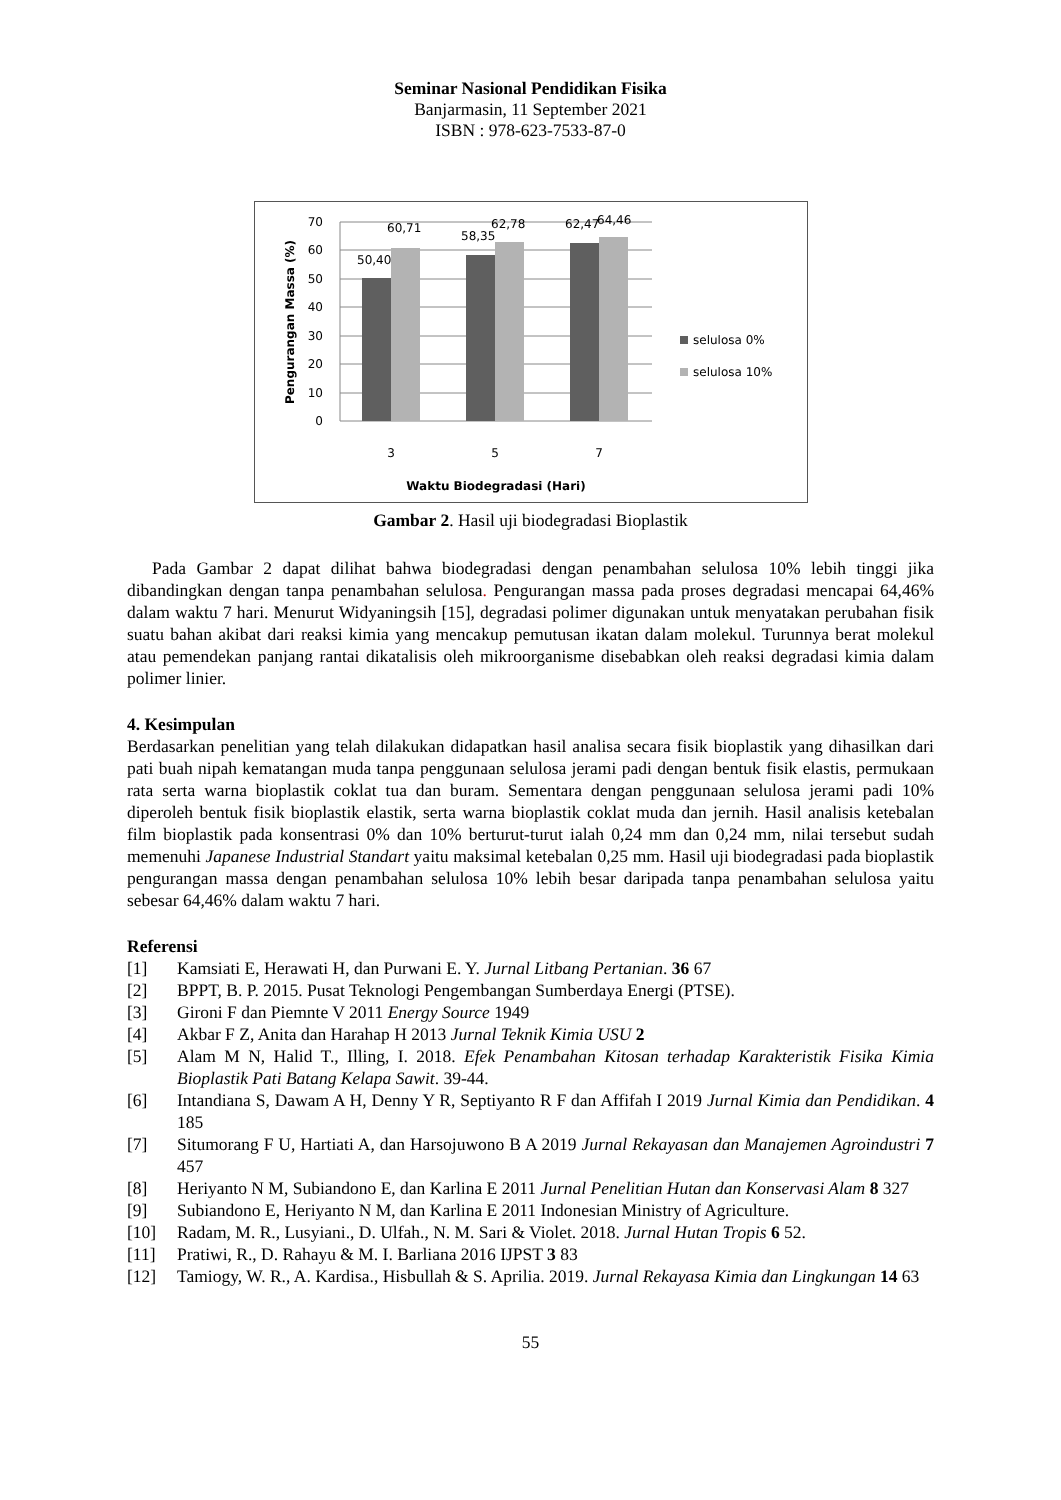Seminar Nasional Pendidikan Fisika
Banjarmasin, 11 September 2021
ISBN : 978-623-7533-87-0
70
60
50
40
30
20
10
0
50,40
60,71
58,35
62,78
62,47
64,46
3
5
7
Waktu Biodegradasi (Hari)
Pengurangan Massa (%)
selulosa 0%
selulosa 10%
Gambar 2. Hasil uji biodegradasi Bioplastik
Pada Gambar 2 dapat dilihat bahwa biodegradasi dengan penambahan selulosa 10% lebih tinggi jika dibandingkan dengan tanpa penambahan selulosa. Pengurangan massa pada proses degradasi mencapai 64,46% dalam waktu 7 hari. Menurut Widyaningsih [15], degradasi polimer digunakan untuk menyatakan perubahan fisik suatu bahan akibat dari reaksi kimia yang mencakup pemutusan ikatan dalam molekul. Turunnya berat molekul atau pemendekan panjang rantai dikatalisis oleh mikroorganisme disebabkan oleh reaksi degradasi kimia dalam polimer linier.
4. Kesimpulan
Berdasarkan penelitian yang telah dilakukan didapatkan hasil analisa secara fisik bioplastik yang dihasilkan dari pati buah nipah kematangan muda tanpa penggunaan selulosa jerami padi dengan bentuk fisik elastis, permukaan rata serta warna bioplastik coklat tua dan buram. Sementara dengan penggunaan selulosa jerami padi 10% diperoleh bentuk fisik bioplastik elastik, serta warna bioplastik coklat muda dan jernih. Hasil analisis ketebalan film bioplastik pada konsentrasi 0% dan 10% berturut-turut ialah 0,24 mm dan 0,24 mm, nilai tersebut sudah memenuhi Japanese Industrial Standart yaitu maksimal ketebalan 0,25 mm. Hasil uji biodegradasi pada bioplastik pengurangan massa dengan penambahan selulosa 10% lebih besar daripada tanpa penambahan selulosa yaitu sebesar 64,46% dalam waktu 7 hari.
Referensi
[1] Kamsiati E, Herawati H, dan Purwani E. Y. Jurnal Litbang Pertanian. 36 67
[2] BPPT, B. P. 2015. Pusat Teknologi Pengembangan Sumberdaya Energi (PTSE).
[3] Gironi F dan Piemnte V 2011 Energy Source 1949
[4] Akbar F Z, Anita dan Harahap H 2013 Jurnal Teknik Kimia USU 2
[5] Alam M N, Halid T., Illing, I. 2018. Efek Penambahan Kitosan terhadap Karakteristik Fisika Kimia Bioplastik Pati Batang Kelapa Sawit. 39-44.
[6] Intandiana S, Dawam A H, Denny Y R, Septiyanto R F dan Affifah I 2019 Jurnal Kimia dan Pendidikan. 4 185
[7] Situmorang F U, Hartiati A, dan Harsojuwono B A 2019 Jurnal Rekayasan dan Manajemen Agroindustri 7 457
[8] Heriyanto N M, Subiandono E, dan Karlina E 2011 Jurnal Penelitian Hutan dan Konservasi Alam 8 327
[9] Subiandono E, Heriyanto N M, dan Karlina E 2011 Indonesian Ministry of Agriculture.
[10] Radam, M. R., Lusyiani., D. Ulfah., N. M. Sari & Violet. 2018. Jurnal Hutan Tropis 6 52.
[11] Pratiwi, R., D. Rahayu & M. I. Barliana 2016 IJPST 3 83
[12] Tamiogy, W. R., A. Kardisa., Hisbullah & S. Aprilia. 2019. Jurnal Rekayasa Kimia dan Lingkungan 14 63
55